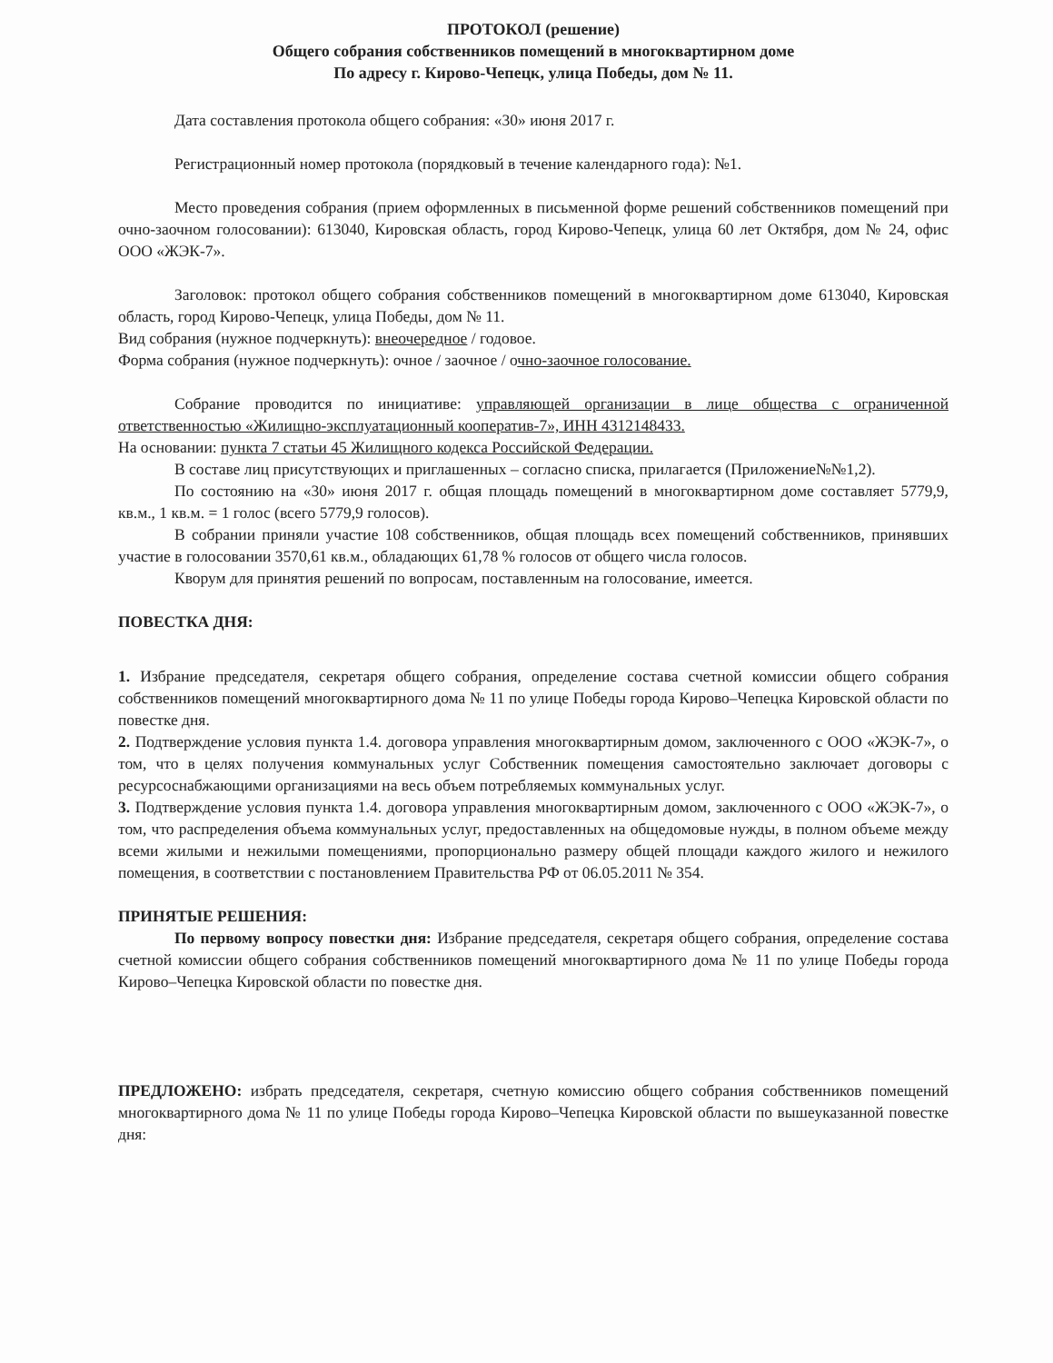ПРОТОКОЛ (решение)
Общего собрания собственников помещений в многоквартирном доме
По адресу г. Кирово-Чепецк, улица Победы, дом № 11.
Дата составления протокола общего собрания: «30» июня 2017 г.
Регистрационный номер протокола (порядковый в течение календарного года): №1.
Место проведения собрания (прием оформленных в письменной форме решений собственников помещений при очно-заочном голосовании): 613040, Кировская область, город Кирово-Чепецк, улица 60 лет Октября, дом № 24, офис ООО «ЖЭК-7».
Заголовок: протокол общего собрания собственников помещений в многоквартирном доме 613040, Кировская область, город Кирово-Чепецк, улица Победы, дом № 11.
Вид собрания (нужное подчеркнуть): внеочередное / годовое.
Форма собрания (нужное подчеркнуть): очное / заочное / очно-заочное голосование.
Собрание проводится по инициативе: управляющей организации в лице общества с ограниченной ответственностью «Жилищно-эксплуатационный кооператив-7», ИНН 4312148433.
На основании: пункта 7 статьи 45 Жилищного кодекса Российской Федерации.
В составе лиц присутствующих и приглашенных – согласно списка, прилагается (Приложение№№1,2).
По состоянию на «30» июня 2017 г. общая площадь помещений в многоквартирном доме составляет 5779,9, кв.м., 1 кв.м. = 1 голос (всего 5779,9 голосов).
В собрании приняли участие 108 собственников, общая площадь всех помещений собственников, принявших участие в голосовании 3570,61 кв.м., обладающих 61,78 % голосов от общего числа голосов.
Кворум для принятия решений по вопросам, поставленным на голосование, имеется.
ПОВЕСТКА ДНЯ:
1. Избрание председателя, секретаря общего собрания, определение состава счетной комиссии общего собрания собственников помещений многоквартирного дома № 11 по улице Победы города Кирово–Чепецка Кировской области по повестке дня.
2. Подтверждение условия пункта 1.4. договора управления многоквартирным домом, заключенного с ООО «ЖЭК-7», о том, что в целях получения коммунальных услуг Собственник помещения самостоятельно заключает договоры с ресурсоснабжающими организациями на весь объем потребляемых коммунальных услуг.
3. Подтверждение условия пункта 1.4. договора управления многоквартирным домом, заключенного с ООО «ЖЭК-7», о том, что распределения объема коммунальных услуг, предоставленных на общедомовые нужды, в полном объеме между всеми жилыми и нежилыми помещениями, пропорционально размеру общей площади каждого жилого и нежилого помещения, в соответствии с постановлением Правительства РФ от 06.05.2011 № 354.
ПРИНЯТЫЕ РЕШЕНИЯ:
По первому вопросу повестки дня: Избрание председателя, секретаря общего собрания, определение состава счетной комиссии общего собрания собственников помещений многоквартирного дома № 11 по улице Победы города Кирово–Чепецка Кировской области по повестке дня.
ПРЕДЛОЖЕНО: избрать председателя, секретаря, счетную комиссию общего собрания собственников помещений многоквартирного дома № 11 по улице Победы города Кирово–Чепецка Кировской области по вышеуказанной повестке дня: